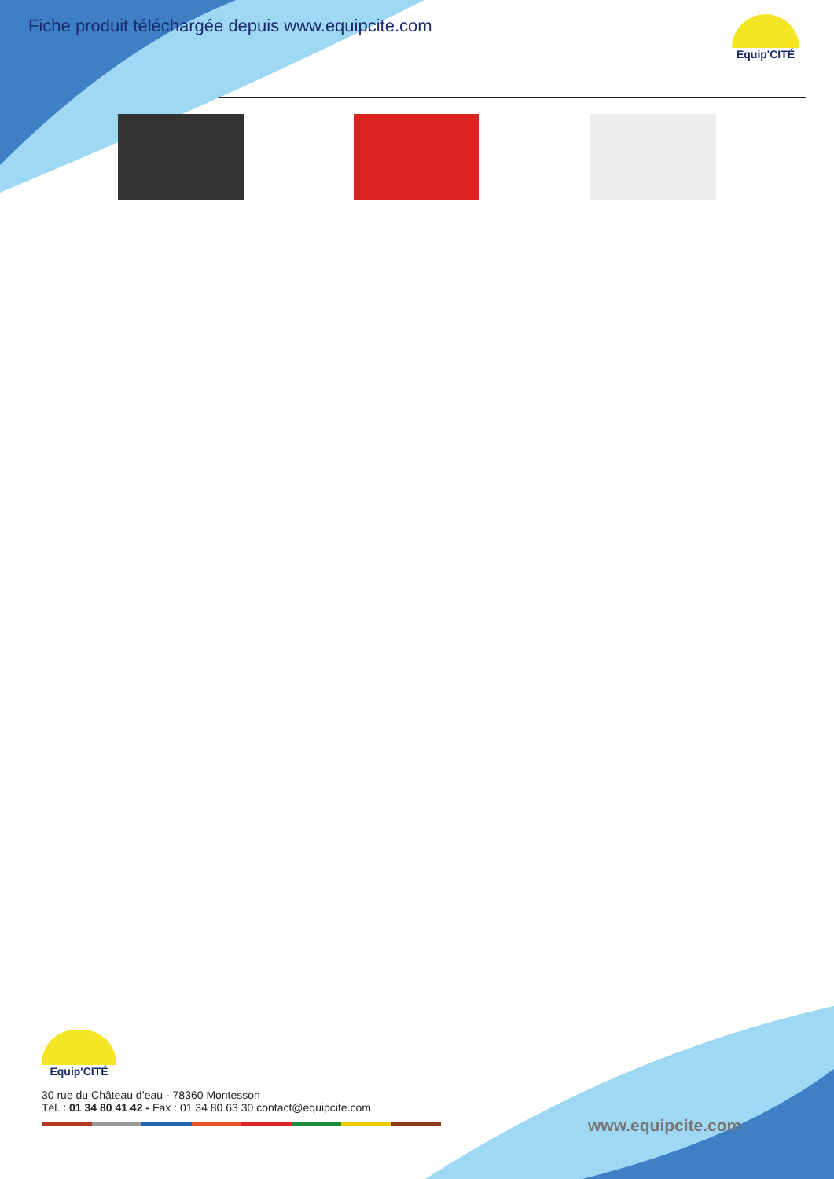Fiche produit téléchargée depuis www.equipcite.com
Equip'CITÉ
Equip'CITÉ
30 rue du Château d’eau - 78360 Montesson
Tél. : 01 34 80 41 42 - Fax : 01 34 80 63 30 contact@equipcite.com
www.equipcite.com